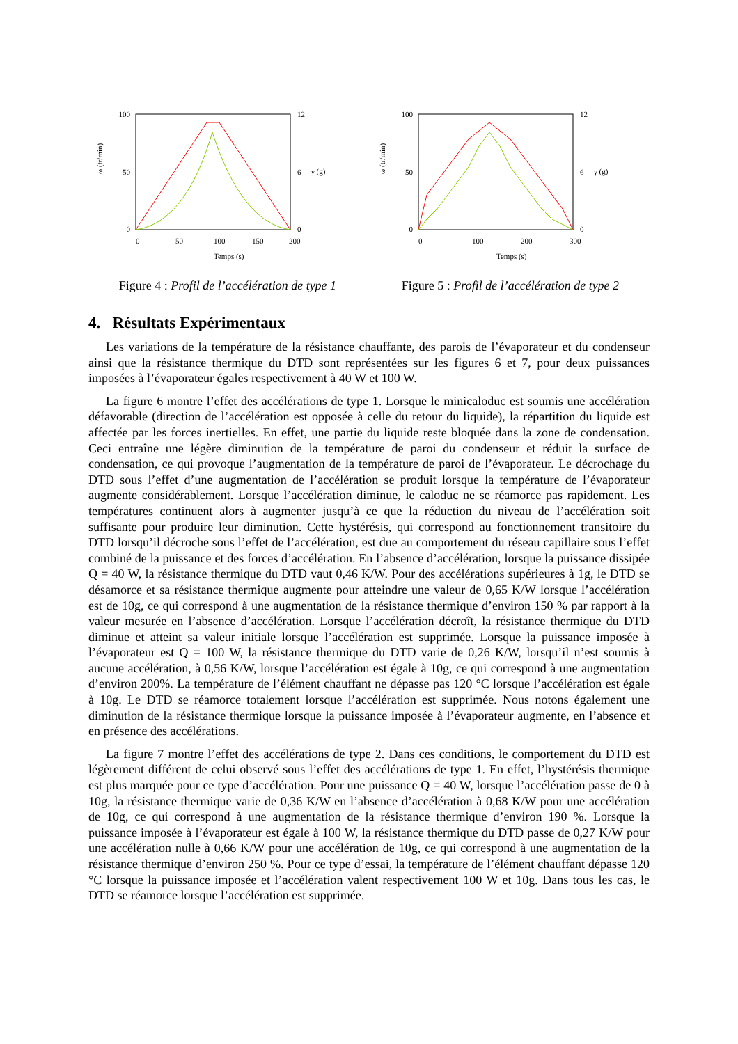100
0
50
12
0
6
0
50
100
150
200
Temps (s)
ω (tr/min)
γ (g)
Figure 4 : Profil de l’accélération de type 1
100
0
50
12
0
6
0
100
200
300
Temps (s)
ω (tr/min)
γ (g)
Figure 5 : Profil de l’accélération de type 2
4. Résultats Expérimentaux
Les variations de la température de la résistance chauffante, des parois de l’évaporateur et du condenseur ainsi que la résistance thermique du DTD sont représentées sur les figures 6 et 7, pour deux puissances imposées à l’évaporateur égales respectivement à 40 W et 100 W.
La figure 6 montre l’effet des accélérations de type 1. Lorsque le minicaloduc est soumis une accélération défavorable (direction de l’accélération est opposée à celle du retour du liquide), la répartition du liquide est affectée par les forces inertielles. En effet, une partie du liquide reste bloquée dans la zone de condensation. Ceci entraîne une légère diminution de la température de paroi du condenseur et réduit la surface de condensation, ce qui provoque l’augmentation de la température de paroi de l’évaporateur. Le décrochage du DTD sous l’effet d’une augmentation de l’accélération se produit lorsque la température de l’évaporateur augmente considérablement. Lorsque l’accélération diminue, le caloduc ne se réamorce pas rapidement. Les températures continuent alors à augmenter jusqu’à ce que la réduction du niveau de l’accélération soit suffisante pour produire leur diminution. Cette hystérésis, qui correspond au fonctionnement transitoire du DTD lorsqu’il décroche sous l’effet de l’accélération, est due au comportement du réseau capillaire sous l’effet combiné de la puissance et des forces d’accélération. En l’absence d’accélération, lorsque la puissance dissipée Q = 40 W, la résistance thermique du DTD vaut 0,46 K/W. Pour des accélérations supérieures à 1g, le DTD se désamorce et sa résistance thermique augmente pour atteindre une valeur de 0,65 K/W lorsque l’accélération est de 10g, ce qui correspond à une augmentation de la résistance thermique d’environ 150 % par rapport à la valeur mesurée en l’absence d’accélération. Lorsque l’accélération décroît, la résistance thermique du DTD diminue et atteint sa valeur initiale lorsque l’accélération est supprimée. Lorsque la puissance imposée à l’évaporateur est Q = 100 W, la résistance thermique du DTD varie de 0,26 K/W, lorsqu’il n’est soumis à aucune accélération, à 0,56 K/W, lorsque l’accélération est égale à 10g, ce qui correspond à une augmentation d’environ 200%. La température de l’élément chauffant ne dépasse pas 120 °C lorsque l’accélération est égale à 10g. Le DTD se réamorce totalement lorsque l’accélération est supprimée. Nous notons également une diminution de la résistance thermique lorsque la puissance imposée à l’évaporateur augmente, en l’absence et en présence des accélérations.
La figure 7 montre l’effet des accélérations de type 2. Dans ces conditions, le comportement du DTD est légèrement différent de celui observé sous l’effet des accélérations de type 1. En effet, l’hystérésis thermique est plus marquée pour ce type d’accélération. Pour une puissance Q = 40 W, lorsque l’accélération passe de 0 à 10g, la résistance thermique varie de 0,36 K/W en l’absence d’accélération à 0,68 K/W pour une accélération de 10g, ce qui correspond à une augmentation de la résistance thermique d’environ 190 %. Lorsque la puissance imposée à l’évaporateur est égale à 100 W, la résistance thermique du DTD passe de 0,27 K/W pour une accélération nulle à 0,66 K/W pour une accélération de 10g, ce qui correspond à une augmentation de la résistance thermique d’environ 250 %. Pour ce type d’essai, la température de l’élément chauffant dépasse 120 °C lorsque la puissance imposée et l’accélération valent respectivement 100 W et 10g. Dans tous les cas, le DTD se réamorce lorsque l’accélération est supprimée.